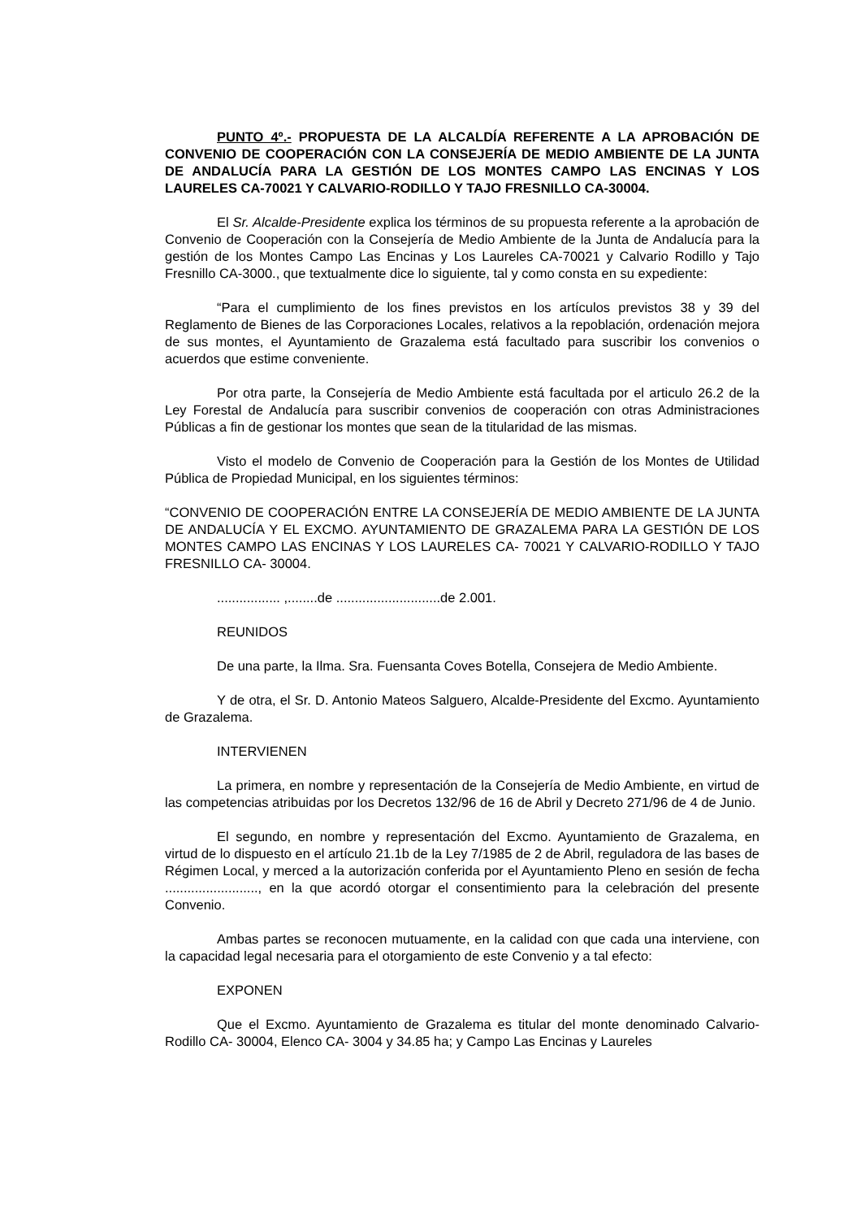PUNTO 4º.- PROPUESTA DE LA ALCALDÍA REFERENTE A LA APROBACIÓN DE CONVENIO DE COOPERACIÓN CON LA CONSEJERÍA DE MEDIO AMBIENTE DE LA JUNTA DE ANDALUCÍA PARA LA GESTIÓN DE LOS MONTES CAMPO LAS ENCINAS Y LOS LAURELES CA-70021 Y CALVARIO-RODILLO Y TAJO FRESNILLO CA-30004.
El Sr. Alcalde-Presidente explica los términos de su propuesta referente a la aprobación de Convenio de Cooperación con la Consejería de Medio Ambiente de la Junta de Andalucía para la gestión de los Montes Campo Las Encinas y Los Laureles CA-70021 y Calvario Rodillo y Tajo Fresnillo CA-3000., que textualmente dice lo siguiente, tal y como consta en su expediente:
“Para el cumplimiento de los fines previstos en los artículos previstos 38 y 39 del Reglamento de Bienes de las Corporaciones Locales, relativos a la repoblación, ordenación mejora de sus montes, el Ayuntamiento de Grazalema está facultado para suscribir los convenios o acuerdos que estime conveniente.
Por otra parte, la Consejería de Medio Ambiente está facultada por el articulo 26.2 de la Ley Forestal de Andalucía para suscribir convenios de cooperación con otras Administraciones Públicas a fin de gestionar los montes que sean de la titularidad de las mismas.
Visto el modelo de Convenio de Cooperación para la Gestión de los Montes de Utilidad Pública de Propiedad Municipal, en los siguientes términos:
“CONVENIO DE COOPERACIÓN ENTRE LA CONSEJERÍA DE MEDIO AMBIENTE DE LA JUNTA DE ANDALUCÍA Y EL EXCMO. AYUNTAMIENTO DE GRAZALEMA PARA LA GESTIÓN DE LOS MONTES CAMPO LAS ENCINAS Y LOS LAURELES CA- 70021 Y CALVARIO-RODILLO Y TAJO FRESNILLO CA- 30004.
................. ,........de ............................de 2.001.
REUNIDOS
De una parte, la Ilma. Sra. Fuensanta Coves Botella, Consejera de Medio Ambiente.
Y de otra, el Sr. D. Antonio Mateos Salguero, Alcalde-Presidente del Excmo. Ayuntamiento de Grazalema.
INTERVIENEN
La primera, en nombre y representación de la Consejería de Medio Ambiente, en virtud de las competencias atribuidas por los Decretos 132/96 de 16 de Abril y Decreto 271/96 de 4 de Junio.
El segundo, en nombre y representación del Excmo. Ayuntamiento de Grazalema, en virtud de lo dispuesto en el artículo 21.1b de la Ley 7/1985 de 2 de Abril, reguladora de las bases de Régimen Local, y merced a la autorización conferida por el Ayuntamiento Pleno en sesión de fecha ........................., en la que acordó otorgar el consentimiento para la celebración del presente Convenio.
Ambas partes se reconocen mutuamente, en la calidad con que cada una interviene, con la capacidad legal necesaria para el otorgamiento de este Convenio y a tal efecto:
EXPONEN
Que el Excmo. Ayuntamiento de Grazalema es titular del monte denominado Calvario-Rodillo CA- 30004, Elenco CA- 3004 y 34.85 ha; y Campo Las Encinas y Laureles